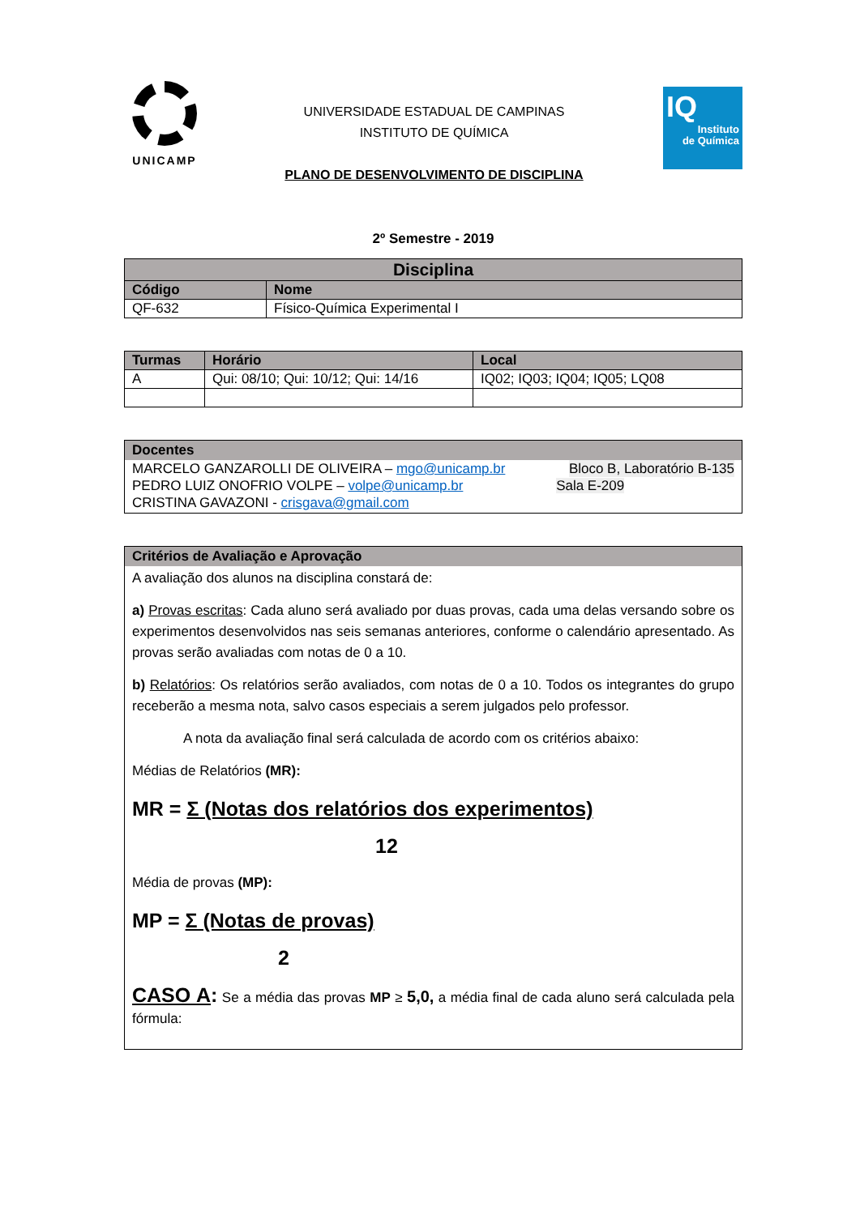UNICAMP
UNIVERSIDADE ESTADUAL DE CAMPINAS
INSTITUTO DE QUÍMICA
PLANO DE DESENVOLVIMENTO DE DISCIPLINA
IQ
Instituto
de Química
2º Semestre - 2019
| Disciplina | |
| --- | --- |
| Código | Nome |
| QF-632 | Físico-Química Experimental I |
| Turmas | Horário | Local |
| --- | --- | --- |
| A | Qui: 08/10; Qui: 10/12; Qui: 14/16 | IQ02; IQ03; IQ04; IQ05; LQ08 |
Docentes
MARCELO GANZAROLLI DE OLIVEIRA – mgo@unicamp.br Bloco B, Laboratório B-135
PEDRO LUIZ ONOFRIO VOLPE – volpe@unicamp.br Sala E-209
CRISTINA GAVAZONI - crisgava@gmail.com
Critérios de Avaliação e Aprovação
A avaliação dos alunos na disciplina constará de:
a) Provas escritas: Cada aluno será avaliado por duas provas, cada uma delas versando sobre os experimentos desenvolvidos nas seis semanas anteriores, conforme o calendário apresentado. As provas serão avaliadas com notas de 0 a 10.
b) Relatórios: Os relatórios serão avaliados, com notas de 0 a 10. Todos os integrantes do grupo receberão a mesma nota, salvo casos especiais a serem julgados pelo professor.
A nota da avaliação final será calculada de acordo com os critérios abaixo:
Médias de Relatórios (MR):
MR = Σ (Notas dos relatórios dos experimentos)
12
Média de provas (MP):
MP = Σ (Notas de provas)
2
CASO A: Se a média das provas MP ≥ 5,0, a média final de cada aluno será calculada pela fórmula: